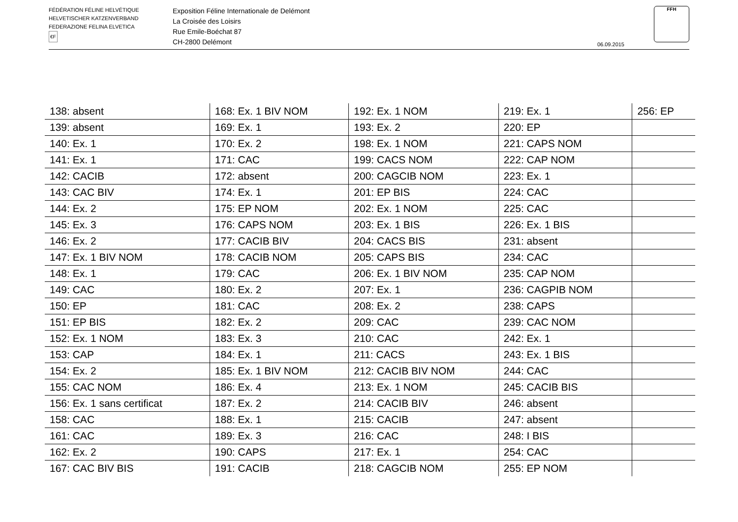FÉDÉRATION FÉLINE HELVÉTIQUE
HELVETISCHER KATZENVERBAND
FEDERAZIONE FELINA ELVETICA
€F
Exposition Féline Internationale de Delémont
La Croisée des Loisirs
Rue Emile-Boéchat 87
CH-2800 Delémont
06.09.2015
FFH
| 138: absent | 168: Ex. 1 BIV NOM | 192: Ex. 1 NOM | 219: Ex. 1 | 256: EP |
| 139: absent | 169: Ex. 1 | 193: Ex. 2 | 220: EP | |
| 140: Ex. 1 | 170: Ex. 2 | 198: Ex. 1 NOM | 221: CAPS NOM | |
| 141: Ex. 1 | 171: CAC | 199: CACS NOM | 222: CAP NOM | |
| 142: CACIB | 172: absent | 200: CAGCIB NOM | 223: Ex. 1 | |
| 143: CAC BIV | 174: Ex. 1 | 201: EP BIS | 224: CAC | |
| 144: Ex. 2 | 175: EP NOM | 202: Ex. 1 NOM | 225: CAC | |
| 145: Ex. 3 | 176: CAPS NOM | 203: Ex. 1 BIS | 226: Ex. 1 BIS | |
| 146: Ex. 2 | 177: CACIB BIV | 204: CACS BIS | 231: absent | |
| 147: Ex. 1 BIV NOM | 178: CACIB NOM | 205: CAPS BIS | 234: CAC | |
| 148: Ex. 1 | 179: CAC | 206: Ex. 1 BIV NOM | 235: CAP NOM | |
| 149: CAC | 180: Ex. 2 | 207: Ex. 1 | 236: CAGPIB NOM | |
| 150: EP | 181: CAC | 208: Ex. 2 | 238: CAPS | |
| 151: EP BIS | 182: Ex. 2 | 209: CAC | 239: CAC NOM | |
| 152: Ex. 1 NOM | 183: Ex. 3 | 210: CAC | 242: Ex. 1 | |
| 153: CAP | 184: Ex. 1 | 211: CACS | 243: Ex. 1 BIS | |
| 154: Ex. 2 | 185: Ex. 1 BIV NOM | 212: CACIB BIV NOM | 244: CAC | |
| 155: CAC NOM | 186: Ex. 4 | 213: Ex. 1 NOM | 245: CACIB BIS | |
| 156: Ex. 1 sans certificat | 187: Ex. 2 | 214: CACIB BIV | 246: absent | |
| 158: CAC | 188: Ex. 1 | 215: CACIB | 247: absent | |
| 161: CAC | 189: Ex. 3 | 216: CAC | 248: I BIS | |
| 162: Ex. 2 | 190: CAPS | 217: Ex. 1 | 254: CAC | |
| 167: CAC BIV BIS | 191: CACIB | 218: CAGCIB NOM | 255: EP NOM | |